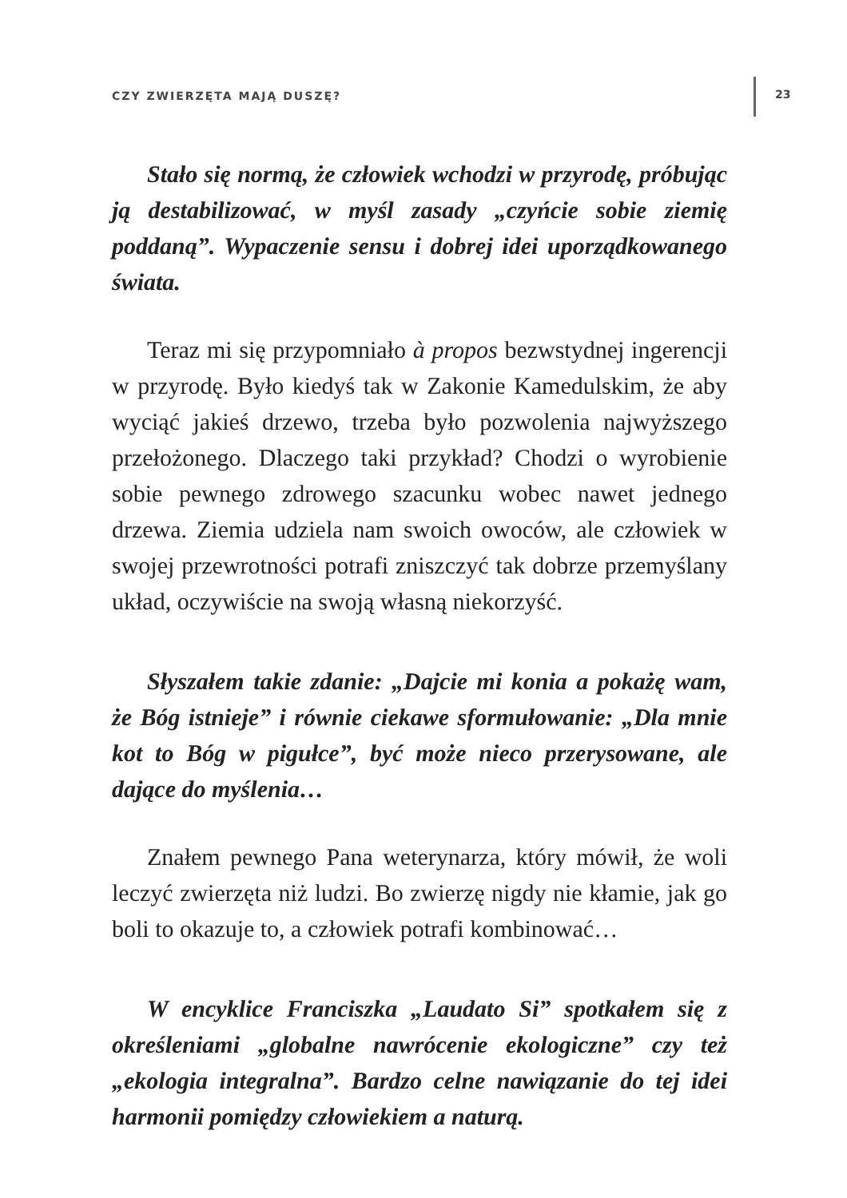CZY ZWIERZĘTA MAJĄ DUSZĘ?
23
Stało się normą, że człowiek wchodzi w przyrodę, próbując ją destabilizować, w myśl zasady „czyńcie sobie ziemię poddaną”. Wypaczenie sensu i dobrej idei uporządkowanego świata.
Teraz mi się przypomniało à propos bezwstydnej ingerencji w przyrodę. Było kiedyś tak w Zakonie Kamedulskim, że aby wyciąć jakieś drzewo, trzeba było pozwolenia najwyższego przełożonego. Dlaczego taki przykład? Chodzi o wyrobienie sobie pewnego zdrowego szacunku wobec nawet jednego drzewa. Ziemia udziela nam swoich owoców, ale człowiek w swojej przewrotności potrafi zniszczyć tak dobrze przemyślany układ, oczywiście na swoją własną niekorzyść.
Słyszałem takie zdanie: „Dajcie mi konia a pokażę wam, że Bóg istnieje” i równie ciekawe sformułowanie: „Dla mnie kot to Bóg w pigułce”, być może nieco przerysowane, ale dające do myślenia…
Znałem pewnego Pana weterynarza, który mówił, że woli leczyć zwierzęta niż ludzi. Bo zwierzę nigdy nie kłamie, jak go boli to okazuje to, a człowiek potrafi kombinować…
W encyklice Franciszka „Laudato Si” spotkałem się z określeniami „globalne nawrócenie ekologiczne” czy też „ekologia integralna”. Bardzo celne nawiązanie do tej idei harmonii pomiędzy człowiekiem a naturą.